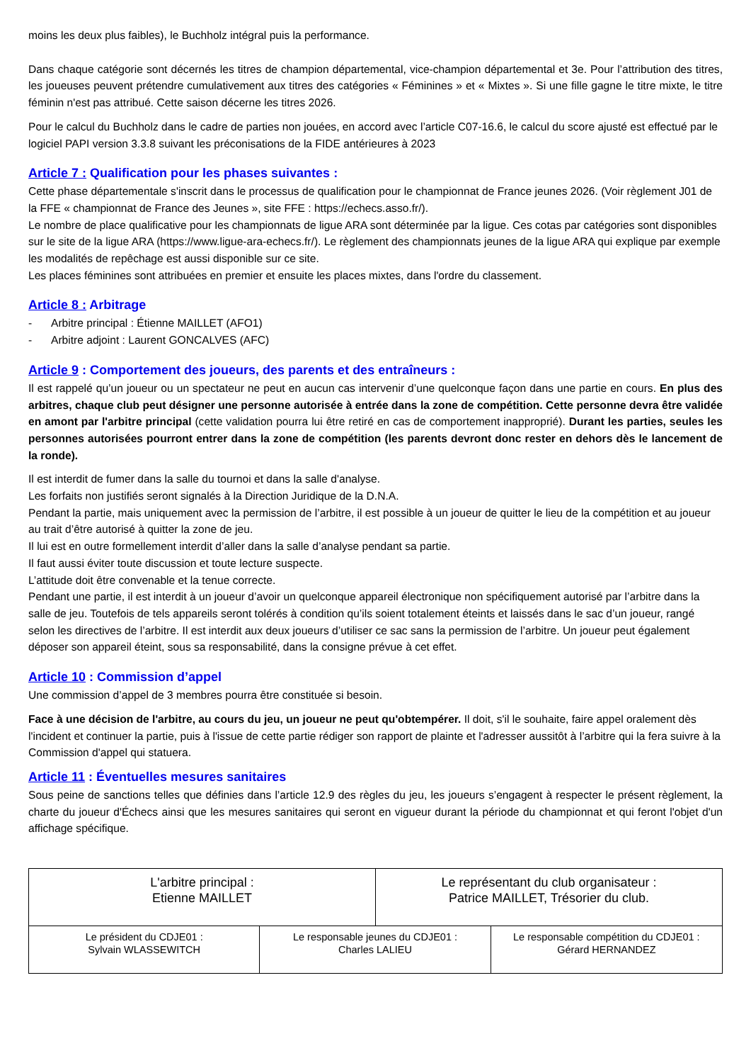moins les deux plus faibles), le Buchholz intégral puis la performance.
Dans chaque catégorie sont décernés les titres de champion départemental, vice-champion départemental et 3e. Pour l’attribution des titres, les joueuses peuvent prétendre cumulativement aux titres des catégories « Féminines » et « Mixtes ». Si une fille gagne le titre mixte, le titre féminin n'est pas attribué. Cette saison décerne les titres 2026.
Pour le calcul du Buchholz dans le cadre de parties non jouées, en accord avec l’article C07-16.6, le calcul du score ajusté est effectué par le logiciel PAPI version 3.3.8 suivant les préconisations de la FIDE antérieures à 2023
Article 7 : Qualification pour les phases suivantes :
Cette phase départementale s'inscrit dans le processus de qualification pour le championnat de France jeunes 2026. (Voir règlement J01 de la FFE « championnat de France des Jeunes », site FFE : https://echecs.asso.fr/).
Le nombre de place qualificative pour les championnats de ligue ARA sont déterminée par la ligue. Ces cotas par catégories sont disponibles sur le site de la ligue ARA (https://www.ligue-ara-echecs.fr/). Le règlement des championnats jeunes de la ligue ARA qui explique par exemple les modalités de repêchage est aussi disponible sur ce site.
Les places féminines sont attribuées en premier et ensuite les places mixtes, dans l'ordre du classement.
Article 8 : Arbitrage
- Arbitre principal : Étienne MAILLET (AFO1)
- Arbitre adjoint : Laurent GONCALVES (AFC)
Article 9 : Comportement des joueurs, des parents et des entraîneurs :
Il est rappelé qu’un joueur ou un spectateur ne peut en aucun cas intervenir d’une quelconque façon dans une partie en cours. En plus des arbitres, chaque club peut désigner une personne autorisée à entrée dans la zone de compétition. Cette personne devra être validée en amont par l'arbitre principal (cette validation pourra lui être retiré en cas de comportement inapproprié). Durant les parties, seules les personnes autorisées pourront entrer dans la zone de compétition (les parents devront donc rester en dehors dès le lancement de la ronde).
Il est interdit de fumer dans la salle du tournoi et dans la salle d'analyse.
Les forfaits non justifiés seront signalés à la Direction Juridique de la D.N.A.
Pendant la partie, mais uniquement avec la permission de l’arbitre, il est possible à un joueur de quitter le lieu de la compétition et au joueur au trait d’être autorisé à quitter la zone de jeu.
Il lui est en outre formellement interdit d’aller dans la salle d’analyse pendant sa partie.
Il faut aussi éviter toute discussion et toute lecture suspecte.
L’attitude doit être convenable et la tenue correcte.
Pendant une partie, il est interdit à un joueur d’avoir un quelconque appareil électronique non spécifiquement autorisé par l’arbitre dans la salle de jeu. Toutefois de tels appareils seront tolérés à condition qu’ils soient totalement éteints et laissés dans le sac d’un joueur, rangé selon les directives de l’arbitre. Il est interdit aux deux joueurs d’utiliser ce sac sans la permission de l’arbitre. Un joueur peut également déposer son appareil éteint, sous sa responsabilité, dans la consigne prévue à cet effet.
Article 10 : Commission d’appel
Une commission d’appel de 3 membres pourra être constituée si besoin.
Face à une décision de l'arbitre, au cours du jeu, un joueur ne peut qu'obtempérer. Il doit, s'il le souhaite, faire appel oralement dès l'incident et continuer la partie, puis à l'issue de cette partie rédiger son rapport de plainte et l'adresser aussitôt à l’arbitre qui la fera suivre à la Commission d'appel qui statuera.
Article 11 : Éventuelles mesures sanitaires
Sous peine de sanctions telles que définies dans l’article 12.9 des règles du jeu, les joueurs s’engagent à respecter le présent règlement, la charte du joueur d'Échecs ainsi que les mesures sanitaires qui seront en vigueur durant la période du championnat et qui feront l'objet d'un affichage spécifique.
| L'arbitre principal : Etienne MAILLET | Le représentant du club organisateur : Patrice MAILLET, Trésorier du club. |
| Le président du CDJE01 : Sylvain WLASSEWITCH | Le responsable jeunes du CDJE01 : Charles LALIEU | Le responsable compétition du CDJE01 : Gérard HERNANDEZ |